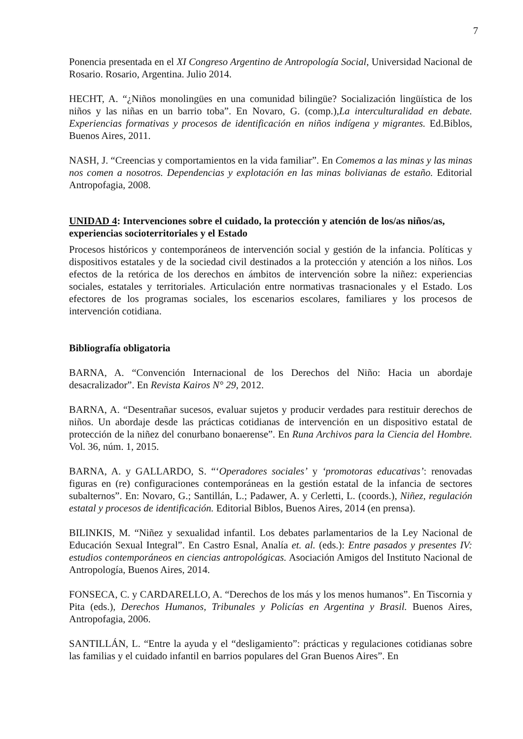7
Ponencia presentada en el XI Congreso Argentino de Antropología Social, Universidad Nacional de Rosario. Rosario, Argentina. Julio 2014.
HECHT, A. “¿Niños monolingües en una comunidad bilingüe? Socialización lingüística de los niños y las niñas en un barrio toba”. En Novaro, G. (comp.),La interculturalidad en debate. Experiencias formativas y procesos de identificación en niños indígena y migrantes. Ed.Biblos, Buenos Aires, 2011.
NASH, J. “Creencias y comportamientos en la vida familiar”. En Comemos a las minas y las minas nos comen a nosotros. Dependencias y explotación en las minas bolivianas de estaño. Editorial Antropofagia, 2008.
UNIDAD 4: Intervenciones sobre el cuidado, la protección y atención de los/as niños/as, experiencias socioterritoriales y el Estado
Procesos históricos y contemporáneos de intervención social y gestión de la infancia. Políticas y dispositivos estatales y de la sociedad civil destinados a la protección y atención a los niños. Los efectos de la retórica de los derechos en ámbitos de intervención sobre la niñez: experiencias sociales, estatales y territoriales. Articulación entre normativas trasnacionales y el Estado. Los efectores de los programas sociales, los escenarios escolares, familiares y los procesos de intervención cotidiana.
Bibliografía obligatoria
BARNA, A. “Convención Internacional de los Derechos del Niño: Hacia un abordaje desacralizador”. En Revista Kairos N° 29, 2012.
BARNA, A. “Desentrañar sucesos, evaluar sujetos y producir verdades para restituir derechos de niños. Un abordaje desde las prácticas cotidianas de intervención en un dispositivo estatal de protección de la niñez del conurbano bonaerense”. En Runa Archivos para la Ciencia del Hombre. Vol. 36, núm. 1, 2015.
BARNA, A. y GALLARDO, S. “‘Operadores sociales’ y ‘promotoras educativas’: renovadas figuras en (re) configuraciones contemporáneas en la gestión estatal de la infancia de sectores subalternos”. En: Novaro, G.; Santillán, L.; Padawer, A. y Cerletti, L. (coords.), Niñez, regulación estatal y procesos de identificación. Editorial Biblos, Buenos Aires, 2014 (en prensa).
BILINKIS, M. “Niñez y sexualidad infantil. Los debates parlamentarios de la Ley Nacional de Educación Sexual Integral”. En Castro Esnal, Analía et. al. (eds.): Entre pasados y presentes IV: estudios contemporáneos en ciencias antropológicas. Asociación Amigos del Instituto Nacional de Antropología, Buenos Aires, 2014.
FONSECA, C. y CARDARELLO, A. “Derechos de los más y los menos humanos”. En Tiscornia y Pita (eds.), Derechos Humanos, Tribunales y Policías en Argentina y Brasil. Buenos Aires, Antropofagia, 2006.
SANTILLÁN, L. “Entre la ayuda y el “desligamiento”: prácticas y regulaciones cotidianas sobre las familias y el cuidado infantil en barrios populares del Gran Buenos Aires”. En